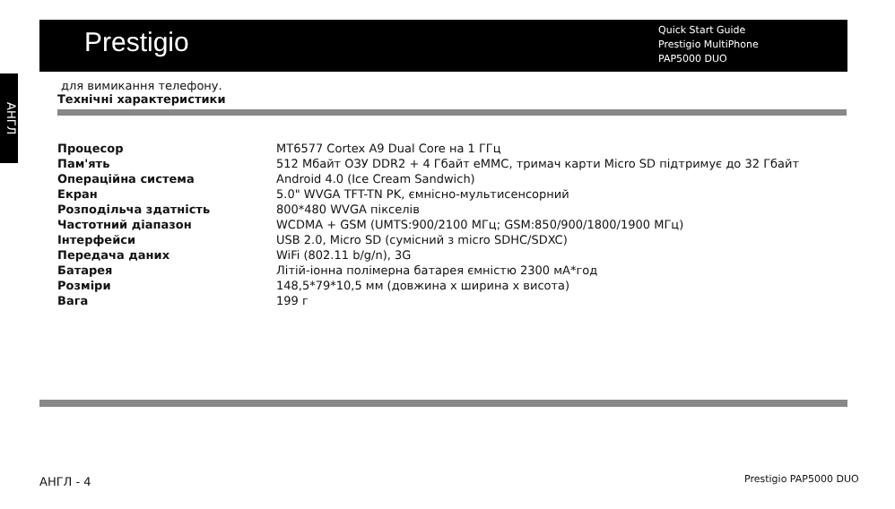Prestigio
Quick Start Guide
Prestigio MultiPhone
PAP5000 DUO
АНГЛ
для вимикання телефону.
Технічні характеристики
| Процесор | MT6577 Cortex A9 Dual Core на 1 ГГц |
| Пам'ять | 512 Мбайт ОЗУ DDR2 + 4 Гбайт eMMC, тримач карти Micro SD підтримує до 32 Гбайт |
| Операційна система | Android 4.0 (Ice Cream Sandwich) |
| Екран | 5.0" WVGA TFT-TN PK, ємнісно-мультисенсорний |
| Розподільча здатність | 800*480 WVGA пікселів |
| Частотний діапазон | WCDMA + GSM (UMTS:900/2100 МГц; GSM:850/900/1800/1900 МГц) |
| Інтерфейси | USB 2.0, Micro SD (сумісний з micro SDHC/SDXC) |
| Передача даних | WiFi (802.11 b/g/n), 3G |
| Батарея | Літій-іонна полімерна батарея ємністю 2300 мА*год |
| Розміри | 148,5*79*10,5 мм (довжина х ширина х висота) |
| Вага | 199 г |
АНГЛ - 4 Prestigio PAP5000 DUO